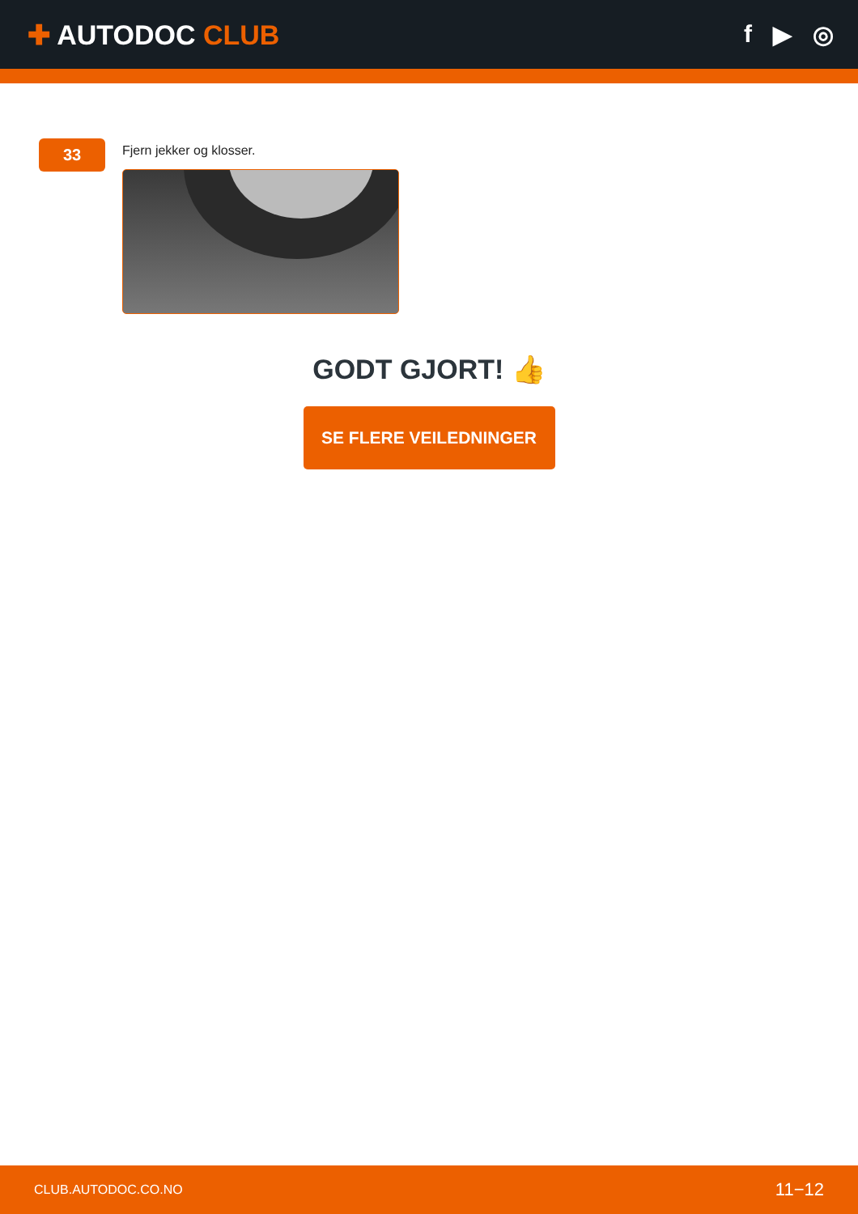✚ AUTODOC CLUB f ▶ ◎
33
Fjern jekker og klosser.
GODT GJORT! 👍
SE FLERE VEILEDNINGER
CLUB.AUTODOC.CO.NO 11−12